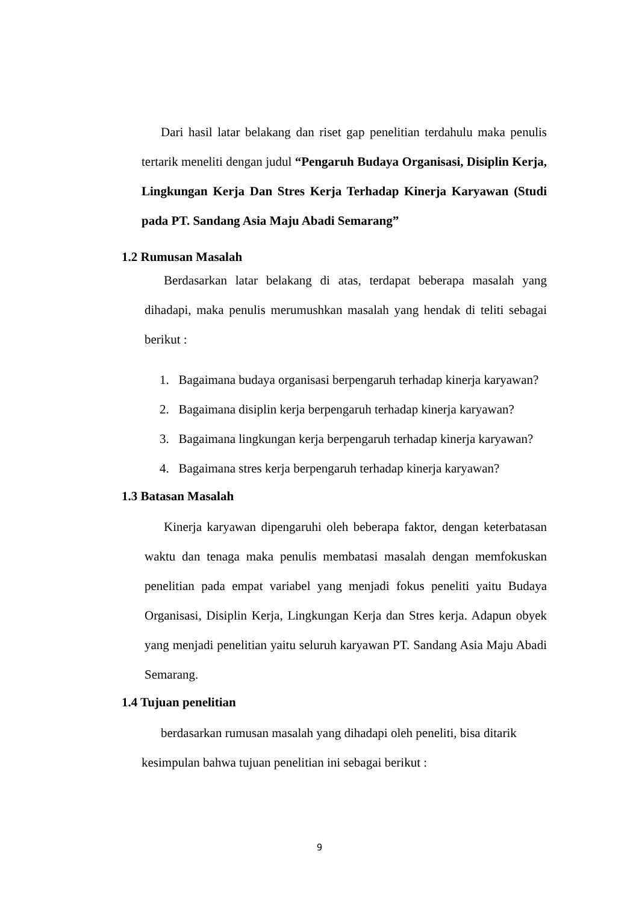Dari hasil latar belakang dan riset gap penelitian terdahulu maka penulis tertarik meneliti dengan judul “Pengaruh Budaya Organisasi, Disiplin Kerja, Lingkungan Kerja Dan Stres Kerja Terhadap Kinerja Karyawan (Studi pada PT. Sandang Asia Maju Abadi Semarang”
1.2 Rumusan Masalah
Berdasarkan latar belakang di atas, terdapat beberapa masalah yang dihadapi, maka penulis merumushkan masalah yang hendak di teliti sebagai berikut :
1. Bagaimana budaya organisasi berpengaruh terhadap kinerja karyawan?
2. Bagaimana disiplin kerja berpengaruh terhadap kinerja karyawan?
3. Bagaimana lingkungan kerja berpengaruh terhadap kinerja karyawan?
4. Bagaimana stres kerja berpengaruh terhadap kinerja karyawan?
1.3 Batasan Masalah
Kinerja karyawan dipengaruhi oleh beberapa faktor, dengan keterbatasan waktu dan tenaga maka penulis membatasi masalah dengan memfokuskan penelitian pada empat variabel yang menjadi fokus peneliti yaitu Budaya Organisasi, Disiplin Kerja, Lingkungan Kerja dan Stres kerja. Adapun obyek yang menjadi penelitian yaitu seluruh karyawan PT. Sandang Asia Maju Abadi Semarang.
1.4 Tujuan penelitian
berdasarkan rumusan masalah yang dihadapi oleh peneliti, bisa ditarik
kesimpulan bahwa tujuan penelitian ini sebagai berikut :
9